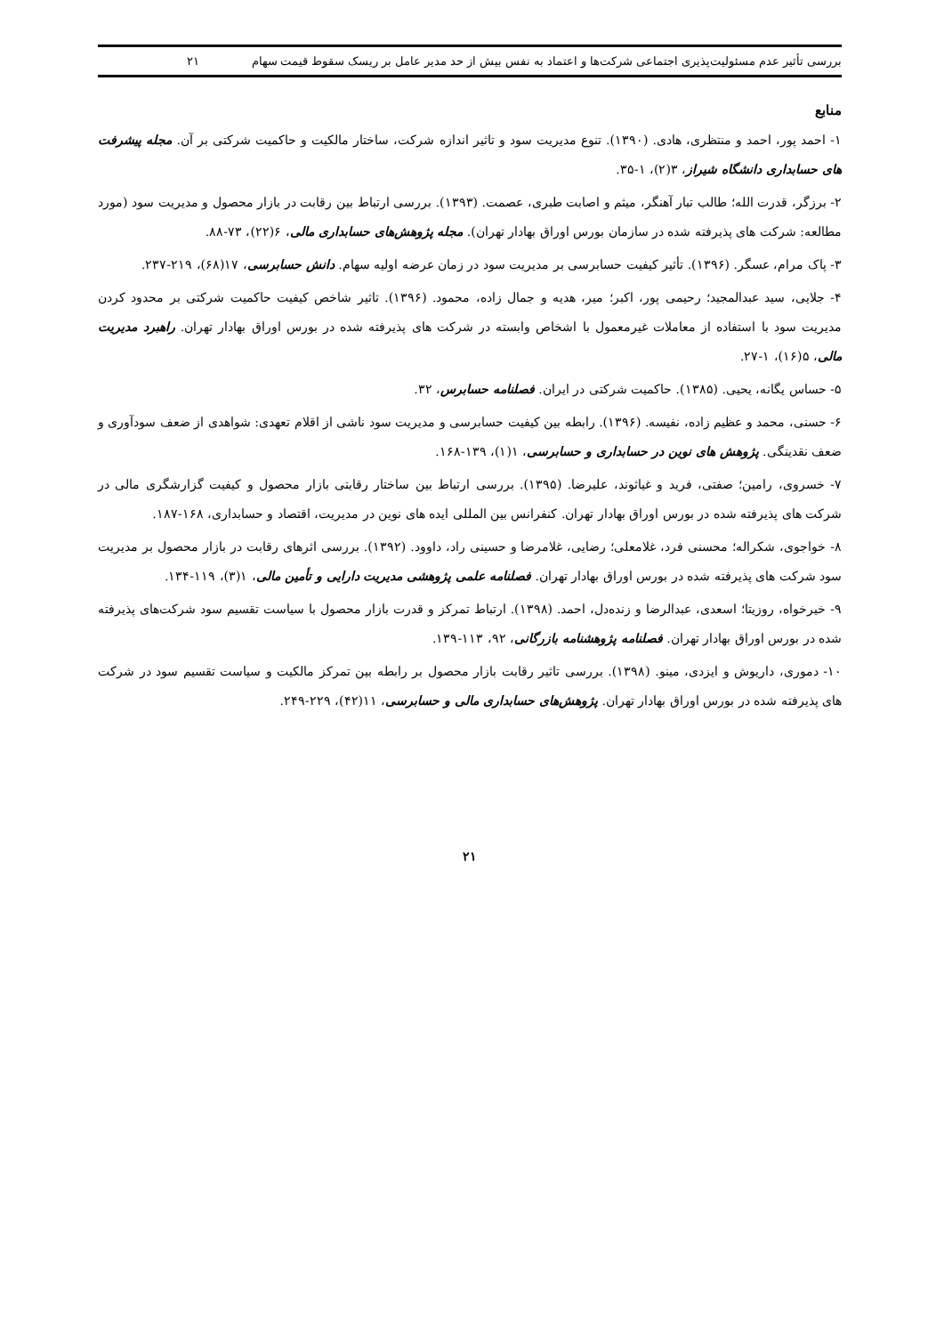بررسی تأثیر عدم مسئولیت‌پذیری اجتماعی شرکت‌ها و اعتماد به نفس بیش از حد مدیر عامل بر ریسک سقوط قیمت سهام ۲۱
منابع
۱- احمد پور، احمد و منتظری، هادی. (۱۳۹۰). تنوع مدیریت سود و تاثیر اندازه شرکت، ساختار مالکیت و حاکمیت شرکتی بر آن. مجله پیشرفت های حسابداری دانشگاه شیراز، ۳(۲)، ۱-۳۵.
۲- برزگر، قدرت الله؛ طالب تبار آهنگر، میثم و اصابت طبری، عصمت. (۱۳۹۳). بررسی ارتباط بین رقابت در بازار محصول و مدیریت سود (مورد مطالعه: شرکت های پذیرفته شده در سازمان بورس اوراق بهادار تهران). مجله پژوهش‌های حسابداری مالی، ۶(۲۲)، ۷۳-۸۸.
۳- پاک مرام، عسگر. (۱۳۹۶). تأثیر کیفیت حسابرسی بر مدیریت سود در زمان عرضه اولیه سهام. دانش حسابرسی، ۱۷(۶۸)، ۲۱۹-۲۳۷.
۴- جلایی، سید عبدالمجید؛ رحیمی پور، اکبر؛ میر، هدیه و جمال زاده، محمود. (۱۳۹۶). تاثیر شاخص کیفیت حاکمیت شرکتی بر محدود کردن مدیریت سود با استفاده از معاملات غیرمعمول با اشخاص وابسته در شرکت های پذیرفته شده در بورس اوراق بهادار تهران. راهبرد مدیریت مالی، ۵(۱۶)، ۱-۲۷.
۵- حساس یگانه، یحیی. (۱۳۸۵). حاکمیت شرکتی در ایران. فصلنامه حسابرس، ۳۲.
۶- حسنی، محمد و عظیم زاده، نفیسه. (۱۳۹۶). رابطه بین کیفیت حسابرسی و مدیریت سود ناشی از اقلام تعهدی: شواهدی از ضعف سودآوری و ضعف نقدینگی. پژوهش های نوین در حسابداری و حسابرسی، ۱(۱)، ۱۳۹-۱۶۸.
۷- خسروی، رامین؛ صفتی، فرید و غیاثوند، علیرضا. (۱۳۹۵). بررسی ارتباط بین ساختار رقابتی بازار محصول و کیفیت گزارشگری مالی در شرکت های پذیرفته شده در بورس اوراق بهادار تهران. کنفرانس بین المللی ایده های نوین در مدیریت، اقتصاد و حسابداری، ۱۶۸-۱۸۷.
۸- خواجوی، شکراله؛ محسنی فرد، غلامعلی؛ رضایی، غلامرضا و حسینی راد، داوود. (۱۳۹۲). بررسی اثرهای رقابت در بازار محصول بر مدیریت سود شرکت های پذیرفته شده در بورس اوراق بهادار تهران. فصلنامه علمی پژوهشی مدیریت دارایی و تأمین مالی، ۱(۳)، ۱۱۹-۱۳۴.
۹- خیرخواه، روزیتا؛ اسعدی، عبدالرضا و زنده‌دل، احمد. (۱۳۹۸). ارتباط تمرکز و قدرت بازار محصول با سیاست تقسیم سود شرکت‌های پذیرفته شده در بورس اوراق بهادار تهران. فصلنامه پژوهشنامه بازرگانی، ۹۲، ۱۱۳-۱۳۹.
۱۰- دموری، داریوش و ایزدی، مینو. (۱۳۹۸). بررسی تاثیر رقابت بازار محصول بر رابطه بین تمرکز مالکیت و سیاست تقسیم سود در شرکت های پذیرفته شده در بورس اوراق بهادار تهران. پژوهش‌های حسابداری مالی و حسابرسی، ۱۱(۴۲)، ۲۲۹-۲۴۹.
۲۱